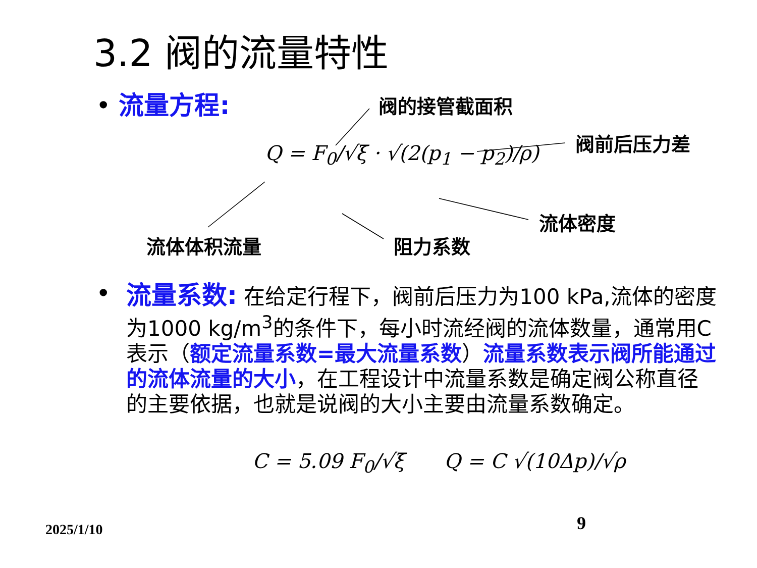3.2 阀的流量特性
• 流量方程: 阀的接管截面积
阀前后压力差
流体密度
流体体积流量 阻力系数
Q = F<sub>0</sub>/√ξ · √(2(p<sub>1</sub> − p<sub>2</sub>)/ρ)
•
流量系数: 在给定行程下，阀前后压力为100 kPa,流体的密度为1000 kg/m<sup>3</sup>的条件下，每小时流经阀的流体数量，通常用C表示（额定流量系数=最大流量系数）流量系数表示阀所能通过的流体流量的大小，在工程设计中流量系数是确定阀公称直径的主要依据，也就是说阀的大小主要由流量系数确定。
C = 5.09 F<sub>0</sub>/√ξ Q = C √(10Δp)/√ρ
2025/1/10 9